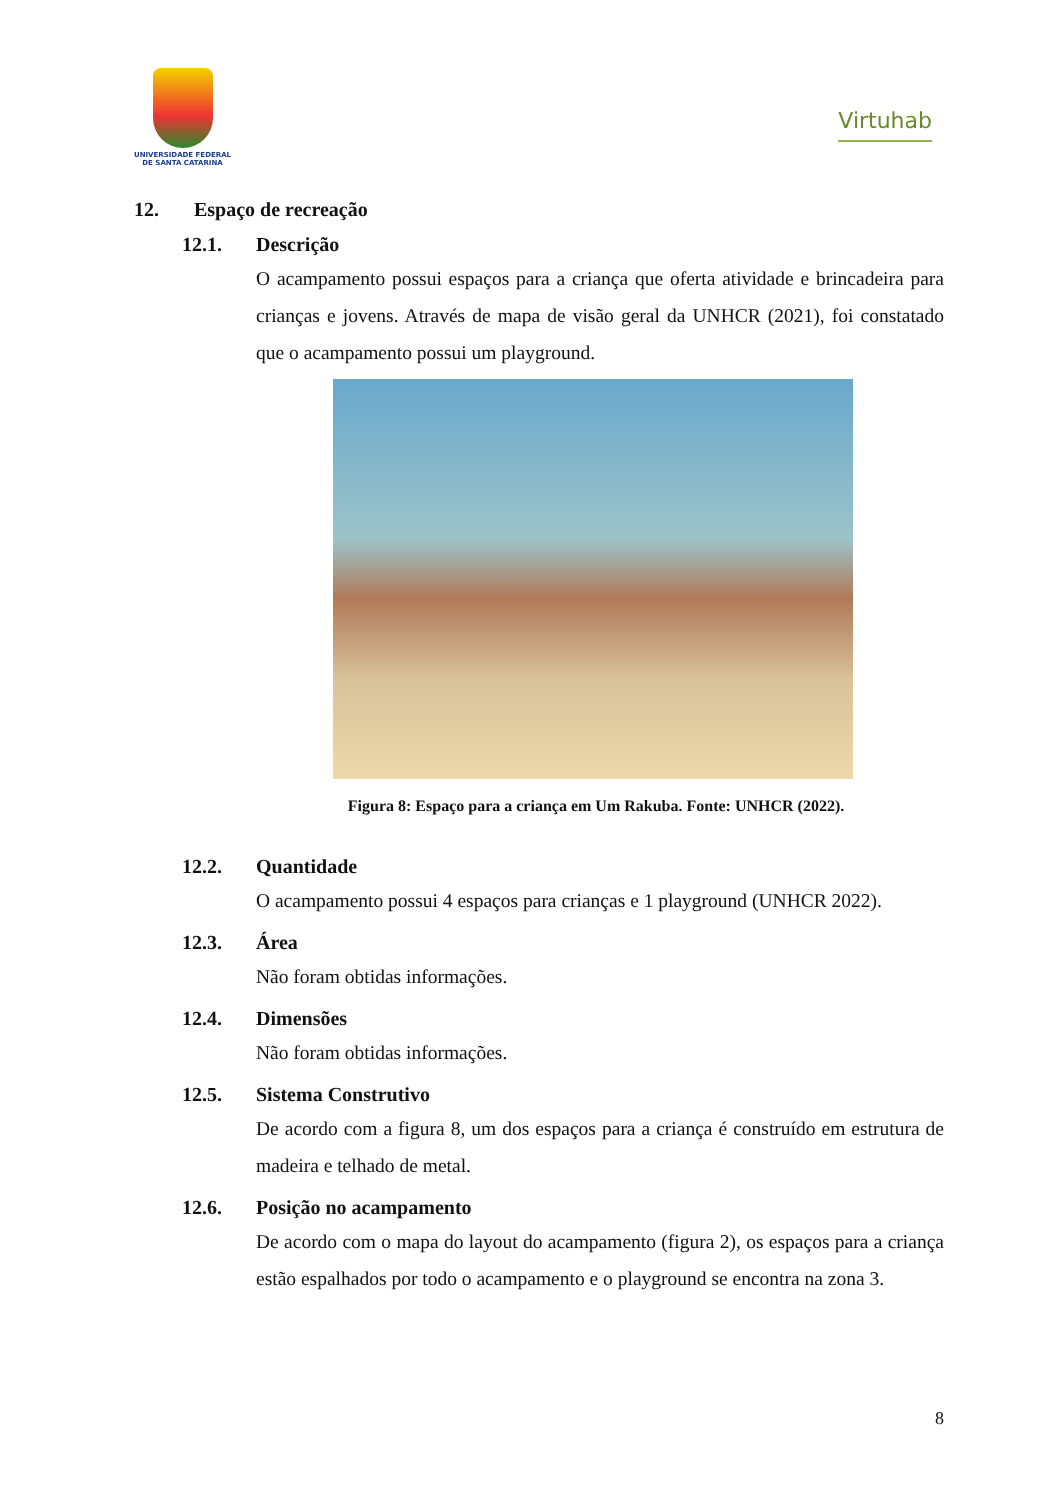UNIVERSIDADE FEDERAL
DE SANTA CATARINA
Virtuhab
12. Espaço de recreação
12.1. Descrição
O acampamento possui espaços para a criança que oferta atividade e brincadeira para crianças e jovens. Através de mapa de visão geral da UNHCR (2021), foi constatado que o acampamento possui um playground.
Figura 8: Espaço para a criança em Um Rakuba. Fonte: UNHCR (2022).
12.2. Quantidade
O acampamento possui 4 espaços para crianças e 1 playground (UNHCR 2022).
12.3. Área
Não foram obtidas informações.
12.4. Dimensões
Não foram obtidas informações.
12.5. Sistema Construtivo
De acordo com a figura 8, um dos espaços para a criança é construído em estrutura de madeira e telhado de metal.
12.6. Posição no acampamento
De acordo com o mapa do layout do acampamento (figura 2), os espaços para a criança estão espalhados por todo o acampamento e o playground se encontra na zona 3.
8